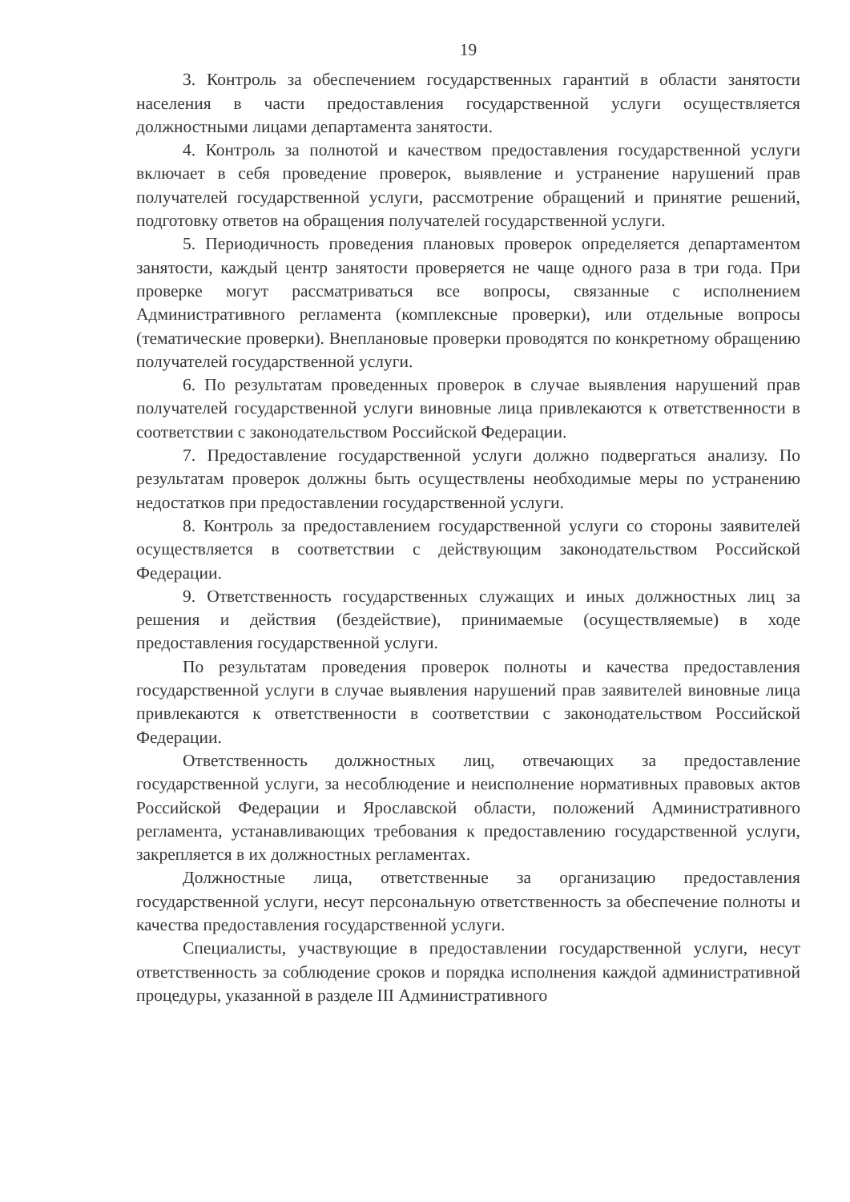19
3. Контроль за обеспечением государственных гарантий в области занятости населения в части предоставления государственной услуги осуществляется должностными лицами департамента занятости.
4. Контроль за полнотой и качеством предоставления государственной услуги включает в себя проведение проверок, выявление и устранение нарушений прав получателей государственной услуги, рассмотрение обращений и принятие решений, подготовку ответов на обращения получателей государственной услуги.
5. Периодичность проведения плановых проверок определяется департаментом занятости, каждый центр занятости проверяется не чаще одного раза в три года. При проверке могут рассматриваться все вопросы, связанные с исполнением Административного регламента (комплексные проверки), или отдельные вопросы (тематические проверки). Внеплановые проверки проводятся по конкретному обращению получателей государственной услуги.
6. По результатам проведенных проверок в случае выявления нарушений прав получателей государственной услуги виновные лица привлекаются к ответственности в соответствии с законодательством Российской Федерации.
7. Предоставление государственной услуги должно подвергаться анализу. По результатам проверок должны быть осуществлены необходимые меры по устранению недостатков при предоставлении государственной услуги.
8. Контроль за предоставлением государственной услуги со стороны заявителей осуществляется в соответствии с действующим законодательством Российской Федерации.
9. Ответственность государственных служащих и иных должностных лиц за решения и действия (бездействие), принимаемые (осуществляемые) в ходе предоставления государственной услуги.
По результатам проведения проверок полноты и качества предоставления государственной услуги в случае выявления нарушений прав заявителей виновные лица привлекаются к ответственности в соответствии с законодательством Российской Федерации.
Ответственность должностных лиц, отвечающих за предоставление государственной услуги, за несоблюдение и неисполнение нормативных правовых актов Российской Федерации и Ярославской области, положений Административного регламента, устанавливающих требования к предоставлению государственной услуги, закрепляется в их должностных регламентах.
Должностные лица, ответственные за организацию предоставления государственной услуги, несут персональную ответственность за обеспечение полноты и качества предоставления государственной услуги.
Специалисты, участвующие в предоставлении государственной услуги, несут ответственность за соблюдение сроков и порядка исполнения каждой административной процедуры, указанной в разделе III Административного